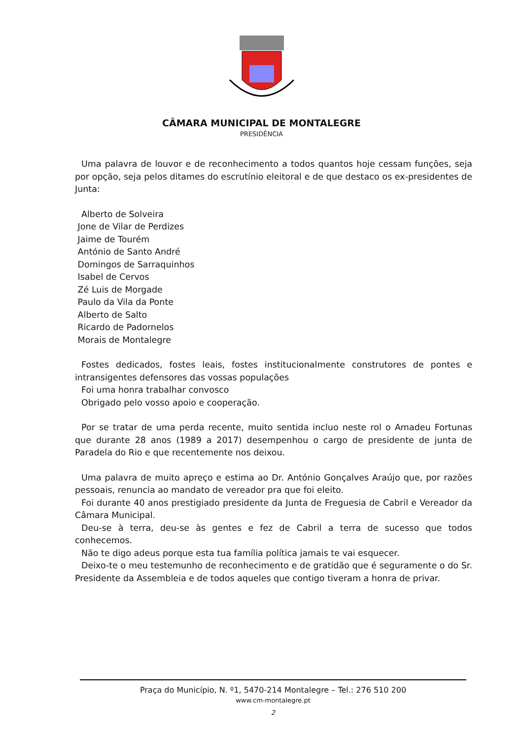CÂMARA MUNICIPAL DE MONTALEGRE
PRESIDÊNCIA
Uma palavra de louvor e de reconhecimento a todos quantos hoje cessam funções, seja por opção, seja pelos ditames do escrutínio eleitoral e de que destaco os ex-presidentes de Junta:
Alberto de Solveira
Jone de Vilar de Perdizes
Jaime de Tourém
António de Santo André
Domingos de Sarraquinhos
Isabel de Cervos
Zé Luis de Morgade
Paulo da Vila da Ponte
Alberto de Salto
Ricardo de Padornelos
Morais de Montalegre
Fostes dedicados, fostes leais, fostes institucionalmente construtores de pontes e intransigentes defensores das vossas populações
Foi uma honra trabalhar convosco
Obrigado pelo vosso apoio e cooperação.
Por se tratar de uma perda recente, muito sentida incluo neste rol o Amadeu Fortunas que durante 28 anos (1989 a 2017) desempenhou o cargo de presidente de junta de Paradela do Rio e que recentemente nos deixou.
Uma palavra de muito apreço e estima ao Dr. António Gonçalves Araújo que, por razões pessoais, renuncia ao mandato de vereador pra que foi eleito.
Foi durante 40 anos prestigiado presidente da Junta de Freguesia de Cabril e Vereador da Câmara Municipal.
Deu-se à terra, deu-se às gentes e fez de Cabril a terra de sucesso que todos conhecemos.
Não te digo adeus porque esta tua família política jamais te vai esquecer.
Deixo-te o meu testemunho de reconhecimento e de gratidão que é seguramente o do Sr. Presidente da Assembleia e de todos aqueles que contigo tiveram a honra de privar.
Praça do Município, N. º1, 5470-214 Montalegre – Tel.: 276 510 200
www.cm-montalegre.pt
2